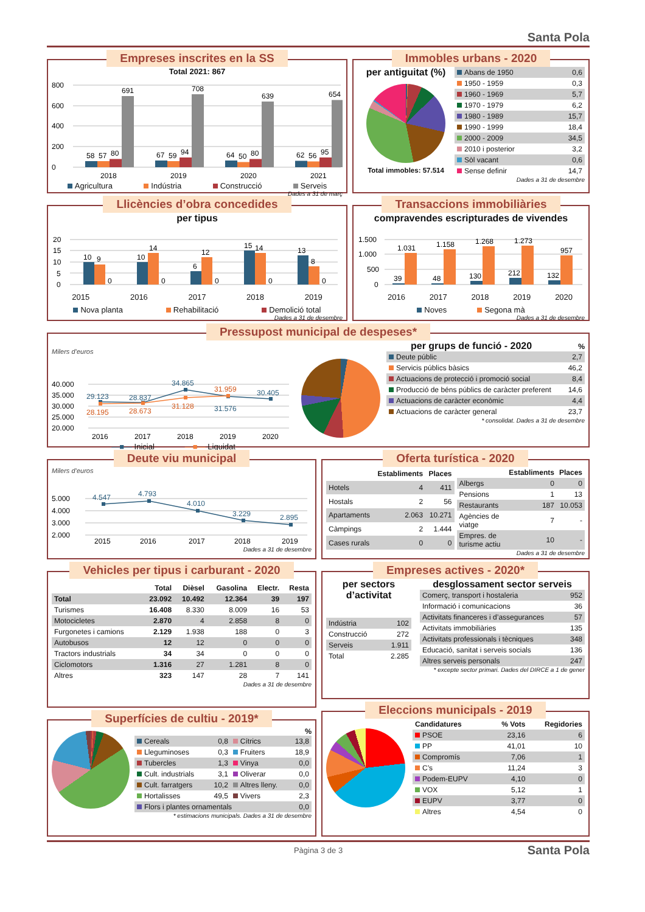Santa Pola
Empreses inscrites en la SS
Total 2021: 867
0
200
400
600
800
58
57
80
691
2018
67
59
94
708
2019
64
50
80
639
2020
62
56
95
654
2021
Agricultura Indústria Construcció Serveis
Dades a 31 de març
Immobles urbans - 2020
per antiguitat (%)
Total immobles: 57.514
| Abans de 1950 | 0,6 |
| 1950 - 1959 | 0,3 |
| 1960 - 1969 | 5,7 |
| 1970 - 1979 | 6,2 |
| 1980 - 1989 | 15,7 |
| 1990 - 1999 | 18,4 |
| 2000 - 2009 | 34,5 |
| 2010 i posterior | 3,2 |
| Sòl vacant | 0,6 |
| Sense definir | 14,7 |
Dades a 31 de desembre
Llicències d’obra concedides
per tipus
0
5
10
15
20
10
9
0
10
14
0
6
12
0
15
14
0
13
8
0
2015 2016 2017 2018 2019
Nova planta Rehabilitació Demolició total
Dades a 31 de desembre
Transaccions immobiliàries
compravendes escripturades de vivendes
0
500
1.000
1.500
39
1.031
48
1.158
130
1.268
212
1.273
132
957
2016 2017 2018 2019 2020
Noves Segona mà
Dades a 31 de desembre
Pressupost municipal de despeses*
Milers d’euros
20.000
25.000
30.000
35.000
40.000
29.123
28.837
34.865
31.576
30.405
28.195
28.673
31.128
31.959
2016
2017
2018
2019
2020
—■— Inicial —■— Liquidat
per grups de funció - 2020 %
| Deute públic | 2,7 |
| Servicis públics bàsics | 46,2 |
| Actuacions de protecció i promoció social | 8,4 |
| Producció de béns públics de caràcter preferent | 14,6 |
| Actuacions de caràcter econòmic | 4,4 |
| Actuacions de caràcter general | 23,7 |
* consolidat. Dades a 31 de desembre
Deute viu municipal
Milers d’euros
2.000
3.000
4.000
5.000
4.547
4.793
4.010
3.229
2.895
2015
2016
2017
2018
2019
Dades a 31 de desembre
Oferta turística - 2020
| | Establiments | Places |
| --- | --- | --- |
| Hotels | 4 | 411 |
| Hostals | 2 | 56 |
| Apartaments | 2.063 | 10.271 |
| Càmpings | 2 | 1.444 |
| Cases rurals | 0 | 0 |
| | Establiments | Places |
| --- | --- | --- |
| Albergs | 0 | 0 |
| Pensions | 1 | 13 |
| Restaurants | 187 | 10.053 |
| Agències de viatge | 7 | - |
| Empres. de turisme actiu | 10 | - |
Dades a 31 de desembre
Vehicles per tipus i carburant - 2020
| | Total | Dièsel | Gasolina | Electr. | Resta |
| --- | --- | --- | --- | --- | --- |
| Total | 23.092 | 10.492 | 12.364 | 39 | 197 |
| Turismes | 16.408 | 8.330 | 8.009 | 16 | 53 |
| Motocicletes | 2.870 | 4 | 2.858 | 8 | 0 |
| Furgonetes i camions | 2.129 | 1.938 | 188 | 0 | 3 |
| Autobusos | 12 | 12 | 0 | 0 | 0 |
| Tractors industrials | 34 | 34 | 0 | 0 | 0 |
| Ciclomotors | 1.316 | 27 | 1.281 | 8 | 0 |
| Altres | 323 | 147 | 28 | 7 | 141 |
Dades a 31 de desembre
Superfícies de cultiu - 2019*
%
| Cereals | 0,8 | Cítrics | 13,8 |
| Lleguminoses | 0,3 | Fruiters | 18,9 |
| Tubercles | 1,3 | Vinya | 0,0 |
| Cult. industrials | 3,1 | Oliverar | 0,0 |
| Cult. farratgers | 10,2 | Altres lleny. | 0,0 |
| Hortalisses | 49,5 | Vivers | 2,3 |
| Flors i plantes ornamentals | | | 0,0 |
* estimacions municipals. Dades a 31 de desembre
Empreses actives - 2020*
per sectors d’activitat
| Indústria | 102 |
| Construcció | 272 |
| Serveis | 1.911 |
| Total | 2.285 |
desglossament sector serveis
| Comerç, transport i hostaleria | 952 |
| Informació i comunicacions | 36 |
| Activitats financeres i d’assegurances | 57 |
| Activitats immobiliàries | 135 |
| Activitats professionals i tècniques | 348 |
| Educació, sanitat i serveis socials | 136 |
| Altres serveis personals | 247 |
* excepte sector primari. Dades del DIRCE a 1 de gener
Eleccions municipals - 2019
| Candidatures | % Vots | Regidories |
| --- | --- | --- |
| PSOE | 23,16 | 6 |
| PP | 41,01 | 10 |
| Compromís | 7,06 | 1 |
| C’s | 11,24 | 3 |
| Podem-EUPV | 4,10 | 0 |
| VOX | 5,12 | 1 |
| EUPV | 3,77 | 0 |
| Altres | 4,54 | 0 |
Pàgina 3 de 3 Santa Pola